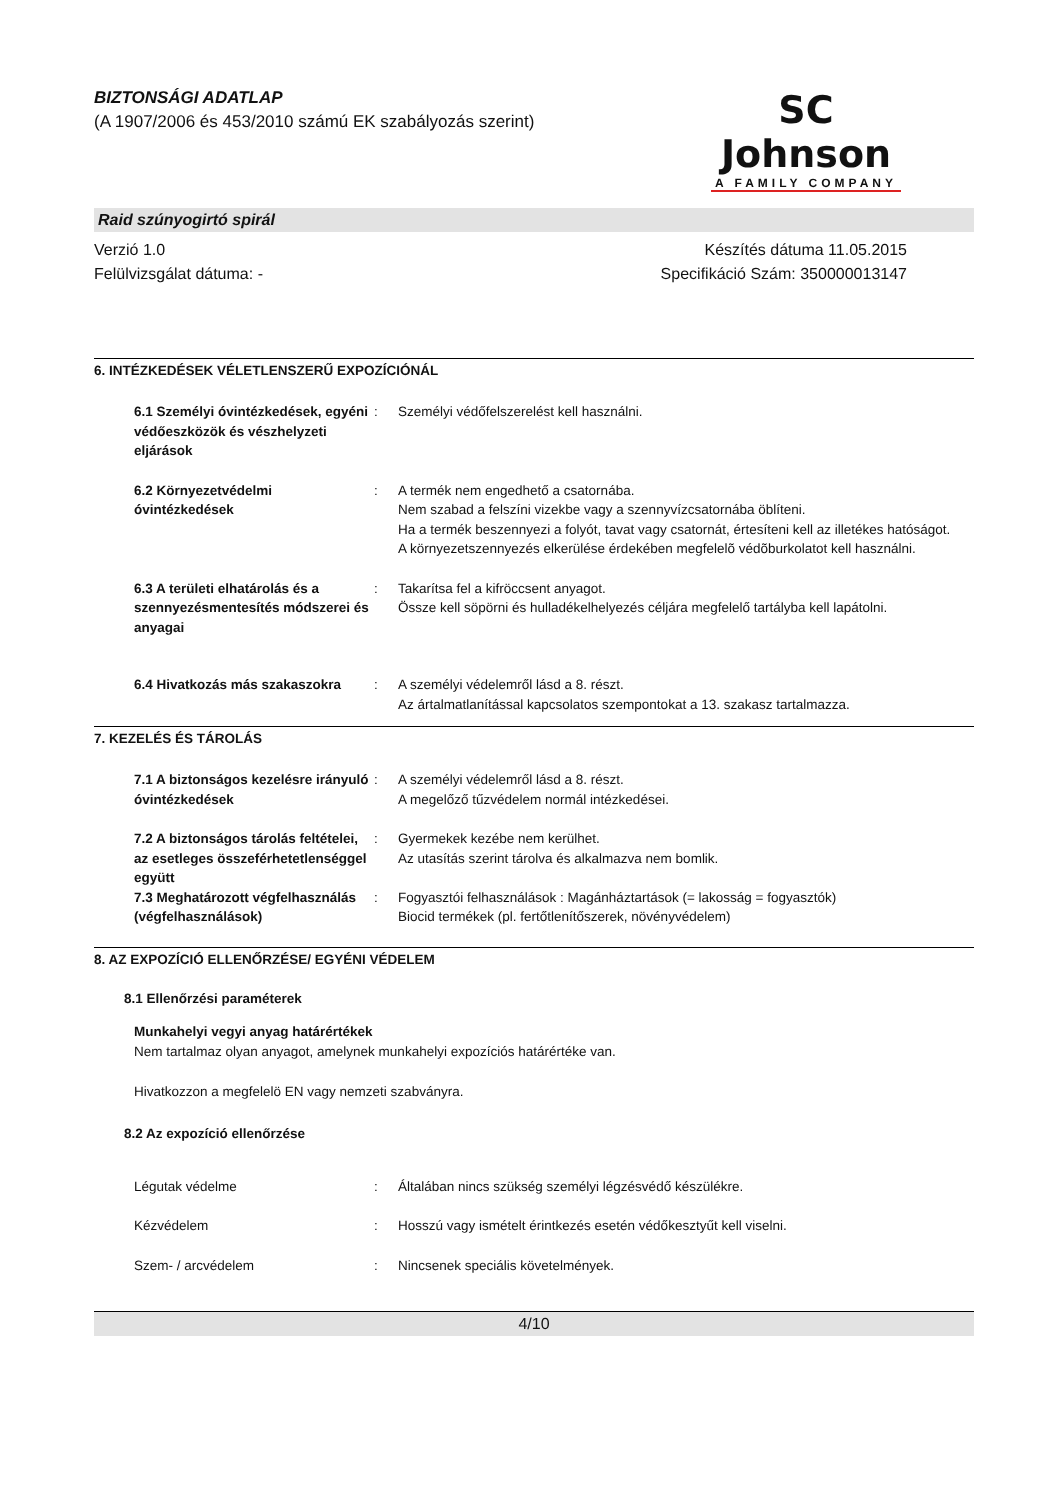BIZTONSÁGI ADATLAP
(A 1907/2006 és 453/2010 számú EK szabályozás szerint)
SC Johnson
A FAMILY COMPANY
Raid szúnyogirtó spirál
Verzió 1.0
Felülvizsgálat dátuma: -
Készítés dátuma 11.05.2015
Specifikáció Szám: 350000013147
6. INTÉZKEDÉSEK VÉLETLENSZERŰ EXPOZÍCIÓNÁL
6.1 Személyi óvintézkedések, egyéni védőeszközök és vészhelyzeti eljárások
:
Személyi védőfelszerelést kell használni.
6.2 Környezetvédelmi óvintézkedések
:
A termék nem engedhető a csatornába.
Nem szabad a felszíni vizekbe vagy a szennyvízcsatornába öblíteni.
Ha a termék beszennyezi a folyót, tavat vagy csatornát, értesíteni kell az illetékes hatóságot.
A környezetszennyezés elkerülése érdekében megfelelõ védõburkolatot kell használni.
6.3 A területi elhatárolás és a szennyezésmentesítés módszerei és anyagai
:
Takarítsa fel a kifröccsent anyagot.
Össze kell söpörni és hulladékelhelyezés céljára megfelelő tartályba kell lapátolni.
6.4 Hivatkozás más szakaszokra
:
A személyi védelemről lásd a 8. részt.
Az ártalmatlanítással kapcsolatos szempontokat a 13. szakasz tartalmazza.
7. KEZELÉS ÉS TÁROLÁS
7.1 A biztonságos kezelésre irányuló óvintézkedések
:
A személyi védelemről lásd a 8. részt.
A megelőző tűzvédelem normál intézkedései.
7.2 A biztonságos tárolás feltételei, az esetleges összeférhetetlenséggel együtt
:
Gyermekek kezébe nem kerülhet.
Az utasítás szerint tárolva és alkalmazva nem bomlik.
7.3 Meghatározott végfelhasználás (végfelhasználások)
:
Fogyasztói felhasználások : Magánháztartások (= lakosság = fogyasztók)
Biocid termékek (pl. fertőtlenítőszerek, növényvédelem)
8. AZ EXPOZÍCIÓ ELLENŐRZÉSE/ EGYÉNI VÉDELEM
8.1 Ellenőrzési paraméterek
Munkahelyi vegyi anyag határértékek
Nem tartalmaz olyan anyagot, amelynek munkahelyi expozíciós határértéke van.
Hivatkozzon a megfelelö EN vagy nemzeti szabványra.
8.2 Az expozíció ellenőrzése
Légutak védelme
:
Általában nincs szükség személyi légzésvédő készülékre.
Kézvédelem
:
Hosszú vagy ismételt érintkezés esetén védőkesztyűt kell viselni.
Szem- / arcvédelem
:
Nincsenek speciális követelmények.
4/10